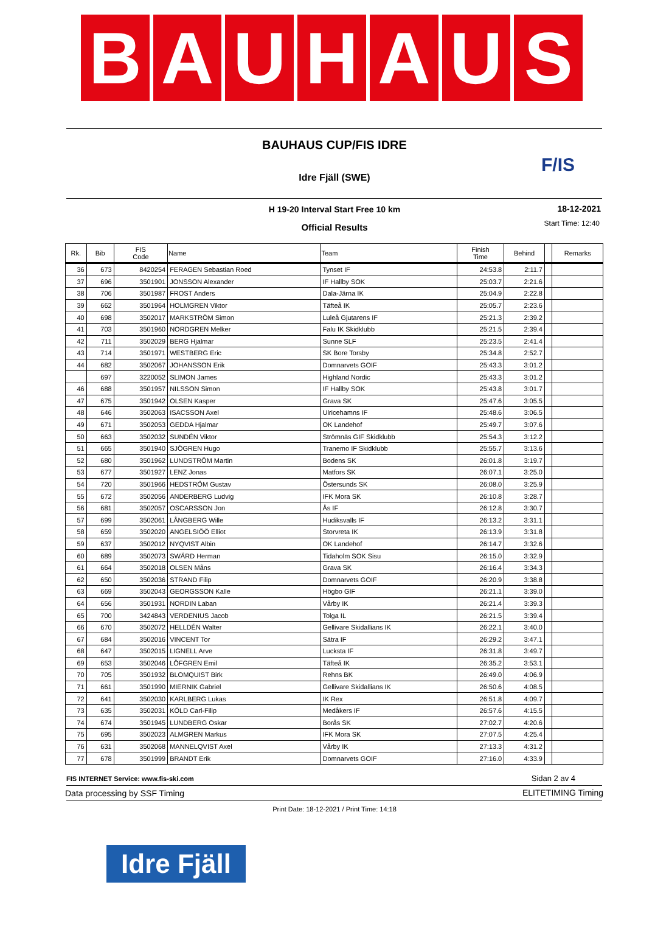B A U H A U S
BAUHAUS CUP/FIS IDRE
Idre Fjäll (SWE)
F/IS
H 19-20 Interval Start Free 10 km 18-12-2021
Official Results Start Time: 12:40
| Rk. | Bib | FIS Code | Name | Team | Finish Time | Behind | | Remarks |
| --- | --- | --- | --- | --- | --- | --- | --- | --- |
| 36 | 673 | 8420254 | FERAGEN Sebastian Roed | Tynset IF | 24:53.8 | 2:11.7 | | |
| 37 | 696 | 3501901 | JONSSON Alexander | IF Hallby SOK | 25:03.7 | 2:21.6 | | |
| 38 | 706 | 3501987 | FROST Anders | Dala-Järna IK | 25:04.9 | 2:22.8 | | |
| 39 | 662 | 3501964 | HOLMGREN Viktor | Täfteå IK | 25:05.7 | 2:23.6 | | |
| 40 | 698 | 3502017 | MARKSTRÖM Simon | Luleå Gjutarens IF | 25:21.3 | 2:39.2 | | |
| 41 | 703 | 3501960 | NORDGREN Melker | Falu IK Skidklubb | 25:21.5 | 2:39.4 | | |
| 42 | 711 | 3502029 | BERG Hjalmar | Sunne SLF | 25:23.5 | 2:41.4 | | |
| 43 | 714 | 3501971 | WESTBERG Eric | SK Bore Torsby | 25:34.8 | 2:52.7 | | |
| 44 | 682 | 3502067 | JOHANSSON Erik | Domnarvets GOIF | 25:43.3 | 3:01.2 | | |
| | 697 | 3220052 | SLIMON James | Highland Nordic | 25:43.3 | 3:01.2 | | |
| 46 | 688 | 3501957 | NILSSON Simon | IF Hallby SOK | 25:43.8 | 3:01.7 | | |
| 47 | 675 | 3501942 | OLSEN Kasper | Grava SK | 25:47.6 | 3:05.5 | | |
| 48 | 646 | 3502063 | ISACSSON Axel | Ulricehamns IF | 25:48.6 | 3:06.5 | | |
| 49 | 671 | 3502053 | GEDDA Hjalmar | OK Landehof | 25:49.7 | 3:07.6 | | |
| 50 | 663 | 3502032 | SUNDÉN Viktor | Strömnäs GIF Skidklubb | 25:54.3 | 3:12.2 | | |
| 51 | 665 | 3501940 | SJÖGREN Hugo | Tranemo IF Skidklubb | 25:55.7 | 3:13.6 | | |
| 52 | 680 | 3501962 | LUNDSTRÖM Martin | Bodens SK | 26:01.8 | 3:19.7 | | |
| 53 | 677 | 3501927 | LENZ Jonas | Matfors SK | 26:07.1 | 3:25.0 | | |
| 54 | 720 | 3501966 | HEDSTRÖM Gustav | Östersunds SK | 26:08.0 | 3:25.9 | | |
| 55 | 672 | 3502056 | ANDERBERG Ludvig | IFK Mora SK | 26:10.8 | 3:28.7 | | |
| 56 | 681 | 3502057 | OSCARSSON Jon | Ås IF | 26:12.8 | 3:30.7 | | |
| 57 | 699 | 3502061 | LÅNGBERG Wille | Hudiksvalls IF | 26:13.2 | 3:31.1 | | |
| 58 | 659 | 3502020 | ANGELSIÖÖ Elliot | Storvreta IK | 26:13.9 | 3:31.8 | | |
| 59 | 637 | 3502012 | NYQVIST Albin | OK Landehof | 26:14.7 | 3:32.6 | | |
| 60 | 689 | 3502073 | SWÄRD Herman | Tidaholm SOK Sisu | 26:15.0 | 3:32.9 | | |
| 61 | 664 | 3502018 | OLSEN Måns | Grava SK | 26:16.4 | 3:34.3 | | |
| 62 | 650 | 3502036 | STRAND Filip | Domnarvets GOIF | 26:20.9 | 3:38.8 | | |
| 63 | 669 | 3502043 | GEORGSSON Kalle | Högbo GIF | 26:21.1 | 3:39.0 | | |
| 64 | 656 | 3501931 | NORDIN Laban | Vårby IK | 26:21.4 | 3:39.3 | | |
| 65 | 700 | 3424843 | VERDENIUS Jacob | Tolga IL | 26:21.5 | 3:39.4 | | |
| 66 | 670 | 3502072 | HELLDÉN Walter | Gellivare Skidallians IK | 26:22.1 | 3:40.0 | | |
| 67 | 684 | 3502016 | VINCENT Tor | Sätra IF | 26:29.2 | 3:47.1 | | |
| 68 | 647 | 3502015 | LIGNELL Arve | Lucksta IF | 26:31.8 | 3:49.7 | | |
| 69 | 653 | 3502046 | LÖFGREN Emil | Täfteå IK | 26:35.2 | 3:53.1 | | |
| 70 | 705 | 3501932 | BLOMQUIST Birk | Rehns BK | 26:49.0 | 4:06.9 | | |
| 71 | 661 | 3501990 | MIERNIK Gabriel | Gellivare Skidallians IK | 26:50.6 | 4:08.5 | | |
| 72 | 641 | 3502030 | KARLBERG Lukas | IK Rex | 26:51.8 | 4:09.7 | | |
| 73 | 635 | 3502031 | KÖLD Carl-Filip | Medåkers IF | 26:57.6 | 4:15.5 | | |
| 74 | 674 | 3501945 | LUNDBERG Oskar | Borås SK | 27:02.7 | 4:20.6 | | |
| 75 | 695 | 3502023 | ALMGREN Markus | IFK Mora SK | 27:07.5 | 4:25.4 | | |
| 76 | 631 | 3502068 | MANNELQVIST Axel | Vårby IK | 27:13.3 | 4:31.2 | | |
| 77 | 678 | 3501999 | BRANDT Erik | Domnarvets GOIF | 27:16.0 | 4:33.9 | | |
FIS INTERNET Service: www.fis-ski.com
Sidan 2 av 4
Data processing by SSF Timing ELITETIMING Timing
Print Date: 18-12-2021 / Print Time: 14:18
Idre Fjäll